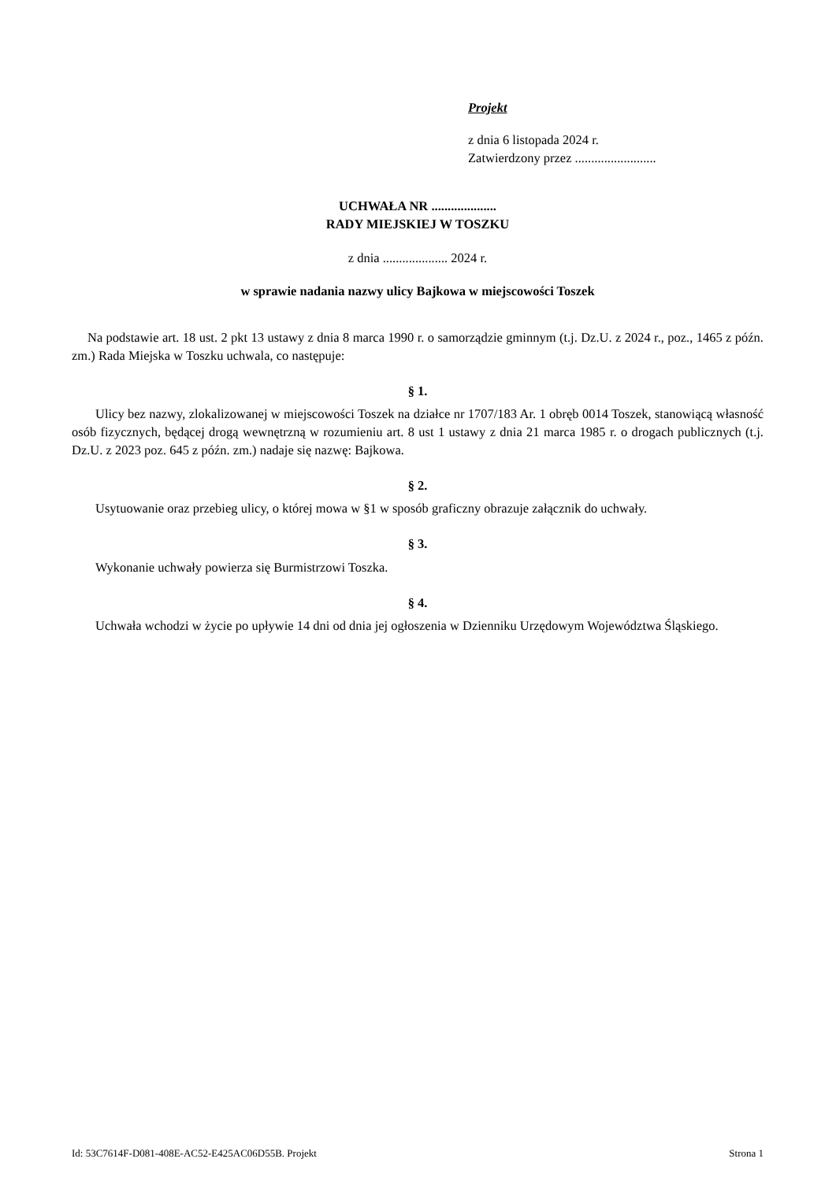Projekt
z dnia 6 listopada 2024 r.
Zatwierdzony przez .........................
UCHWAŁA NR ....................
RADY MIEJSKIEJ W TOSZKU
z dnia .................... 2024 r.
w sprawie nadania nazwy ulicy Bajkowa w miejscowości Toszek
Na podstawie art. 18 ust. 2 pkt 13 ustawy z dnia 8 marca 1990 r. o samorządzie gminnym (t.j. Dz.U. z 2024 r., poz., 1465 z późn. zm.) Rada Miejska w Toszku uchwala, co następuje:
§ 1.
Ulicy bez nazwy, zlokalizowanej w miejscowości Toszek na działce nr 1707/183 Ar. 1 obręb 0014 Toszek, stanowiącą własność osób fizycznych, będącej drogą wewnętrzną w rozumieniu art. 8 ust 1 ustawy z dnia 21 marca 1985 r. o drogach publicznych (t.j. Dz.U. z 2023 poz. 645 z późn. zm.) nadaje się nazwę: Bajkowa.
§ 2.
Usytuowanie oraz przebieg ulicy, o której mowa w §1 w sposób graficzny obrazuje załącznik do uchwały.
§ 3.
Wykonanie uchwały powierza się Burmistrzowi Toszka.
§ 4.
Uchwała wchodzi w życie po upływie 14 dni od dnia jej ogłoszenia w Dzienniku Urzędowym Województwa Śląskiego.
Id: 53C7614F-D081-408E-AC52-E425AC06D55B. Projekt Strona 1